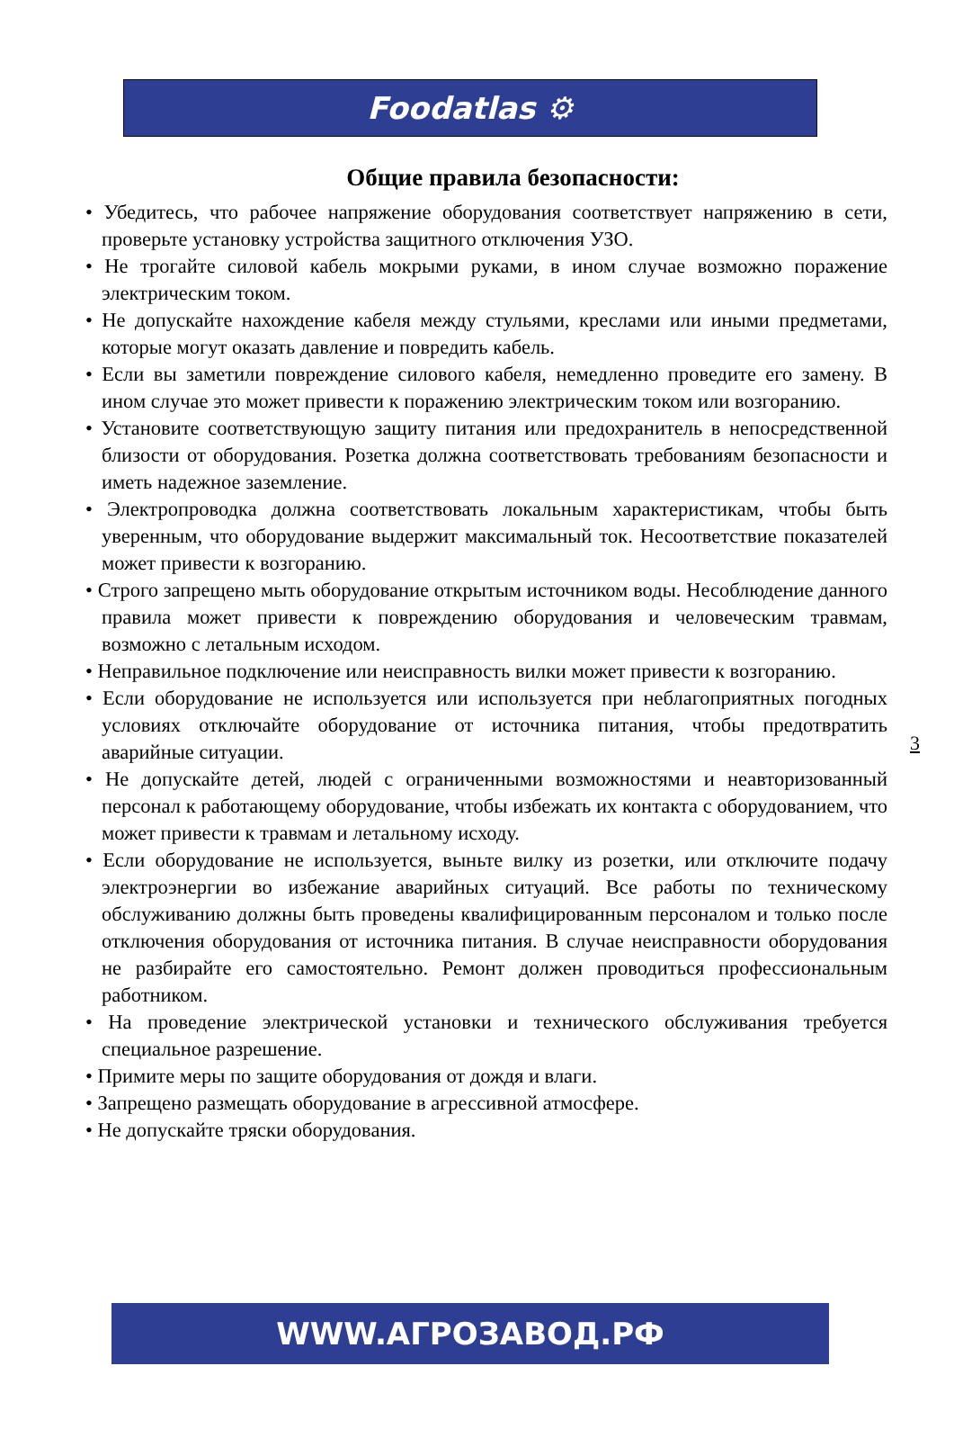Foodatlas ⚙
Общие правила безопасности:
• Убедитесь, что рабочее напряжение оборудования соответствует напряжению в сети, проверьте установку устройства защитного отключения УЗО.
• Не трогайте силовой кабель мокрыми руками, в ином случае возможно поражение электрическим током.
• Не допускайте нахождение кабеля между стульями, креслами или иными предметами, которые могут оказать давление и повредить кабель.
• Если вы заметили повреждение силового кабеля, немедленно проведите его замену. В ином случае это может привести к поражению электрическим током или возгоранию.
• Установите соответствующую защиту питания или предохранитель в непосредственной близости от оборудования. Розетка должна соответствовать требованиям безопасности и иметь надежное заземление.
• Электропроводка должна соответствовать локальным характеристикам, чтобы быть уверенным, что оборудование выдержит максимальный ток. Несоответствие показателей может привести к возгоранию.
• Строго запрещено мыть оборудование открытым источником воды. Несоблюдение данного правила может привести к повреждению оборудования и человеческим травмам, возможно с летальным исходом.
• Неправильное подключение или неисправность вилки может привести к возгоранию.
• Если оборудование не используется или используется при неблагоприятных погодных условиях отключайте оборудование от источника питания, чтобы предотвратить аварийные ситуации.
• Не допускайте детей, людей с ограниченными возможностями и неавторизованный персонал к работающему оборудование, чтобы избежать их контакта с оборудованием, что может привести к травмам и летальному исходу.
• Если оборудование не используется, выньте вилку из розетки, или отключите подачу электроэнергии во избежание аварийных ситуаций. Все работы по техническому обслуживанию должны быть проведены квалифицированным персоналом и только после отключения оборудования от источника питания. В случае неисправности оборудования не разбирайте его самостоятельно. Ремонт должен проводиться профессиональным работником.
• На проведение электрической установки и технического обслуживания требуется специальное разрешение.
• Примите меры по защите оборудования от дождя и влаги.
• Запрещено размещать оборудование в агрессивной атмосфере.
• Не допускайте тряски оборудования.
3
WWW.АГРОЗАВОД.РФ